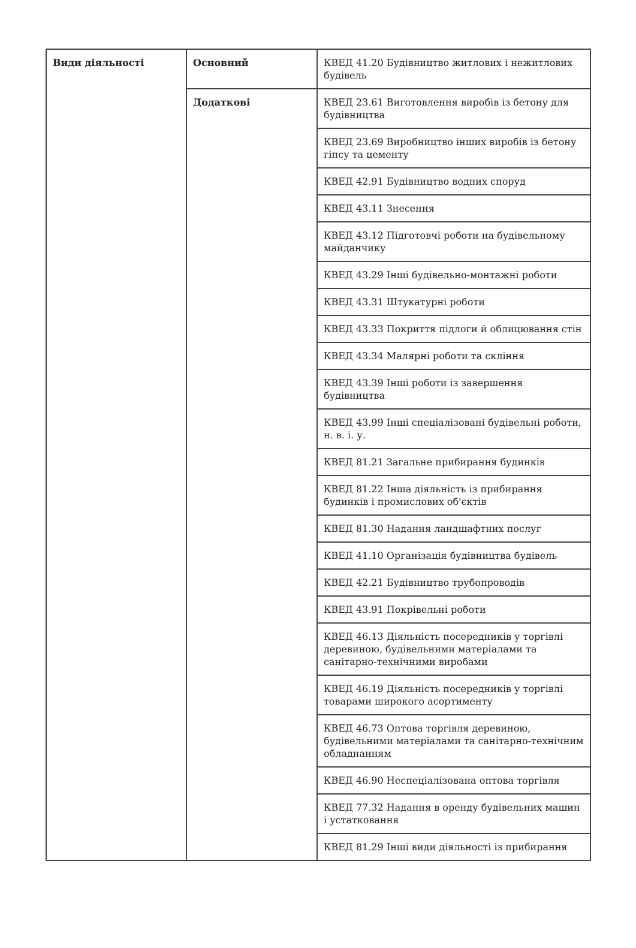| Види діяльності | Основний | КВЕД 41.20 Будівництво житлових і нежитлових будівель |
| | Додаткові | КВЕД 23.61 Виготовлення виробів із бетону для будівництва |
| | | КВЕД 23.69 Виробництво інших виробів із бетону гіпсу та цементу |
| | | КВЕД 42.91 Будівництво водних споруд |
| | | КВЕД 43.11 Знесення |
| | | КВЕД 43.12 Підготовчі роботи на будівельному майданчику |
| | | КВЕД 43.29 Інші будівельно-монтажні роботи |
| | | КВЕД 43.31 Штукатурні роботи |
| | | КВЕД 43.33 Покриття підлоги й облицювання стін |
| | | КВЕД 43.34 Малярні роботи та скління |
| | | КВЕД 43.39 Інші роботи із завершення будівництва |
| | | КВЕД 43.99 Інші спеціалізовані будівельні роботи, н. в. і. у. |
| | | КВЕД 81.21 Загальне прибирання будинків |
| | | КВЕД 81.22 Інша діяльність із прибирання будинків і промислових об'єктів |
| | | КВЕД 81.30 Надання ландшафтних послуг |
| | | КВЕД 41.10 Організація будівництва будівель |
| | | КВЕД 42.21 Будівництво трубопроводів |
| | | КВЕД 43.91 Покрівельні роботи |
| | | КВЕД 46.13 Діяльність посередників у торгівлі деревиною, будівельними матеріалами та санітарно-технічними виробами |
| | | КВЕД 46.19 Діяльність посередників у торгівлі товарами широкого асортименту |
| | | КВЕД 46.73 Оптова торгівля деревиною, будівельними матеріалами та санітарно-технічним обладнанням |
| | | КВЕД 46.90 Неспеціалізована оптова торгівля |
| | | КВЕД 77.32 Надання в оренду будівельних машин і устатковання |
| | | КВЕД 81.29 Інші види діяльності із прибирання |